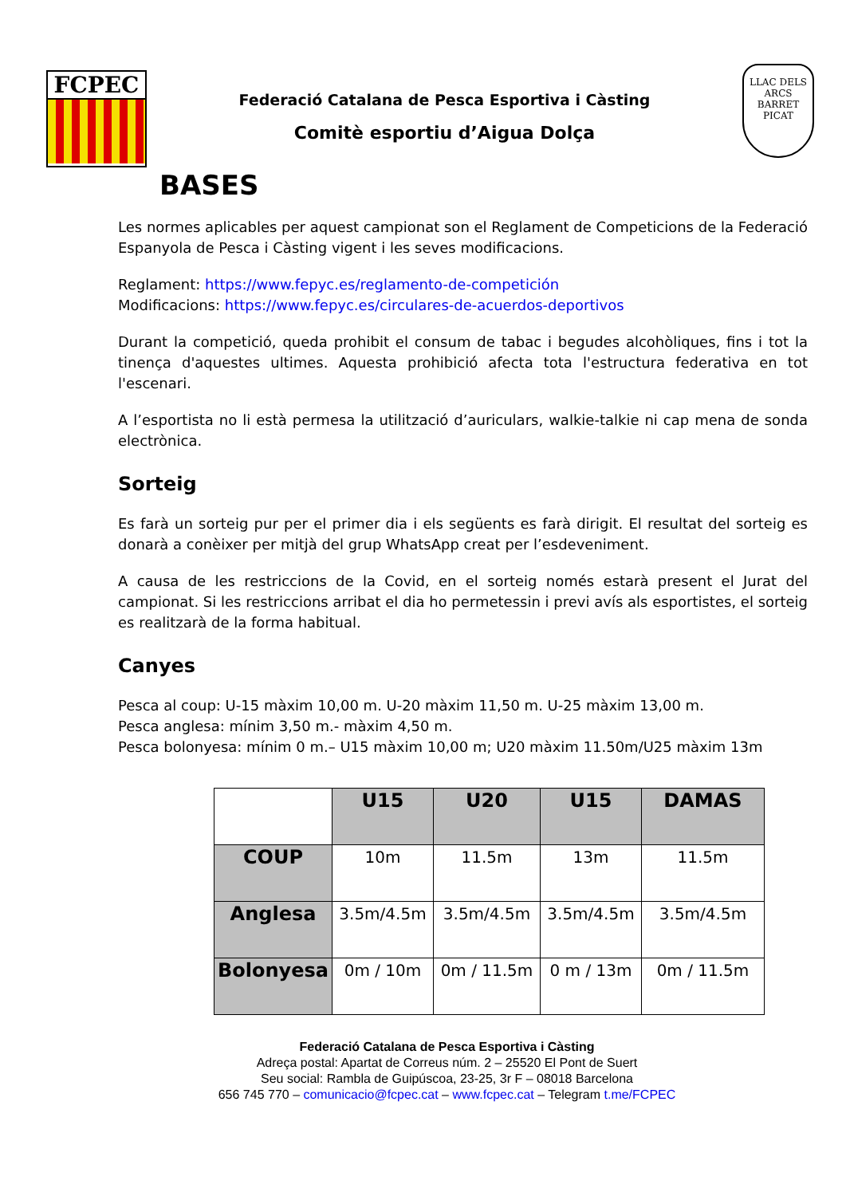FCPEC
Federació Catalana de Pesca Esportiva i Càsting
Comitè esportiu d’Aigua Dolça
LLAC DELS ARCS
BARRET PICAT
BASES
Les normes aplicables per aquest campionat son el Reglament de Competicions de la Federació Espanyola de Pesca i Càsting vigent i les seves modificacions.
Reglament: https://www.fepyc.es/reglamento-de-competición
Modificacions: https://www.fepyc.es/circulares-de-acuerdos-deportivos
Durant la competició, queda prohibit el consum de tabac i begudes alcohòliques, fins i tot la tinença d'aquestes ultimes. Aquesta prohibició afecta tota l'estructura federativa en tot l'escenari.
A l’esportista no li està permesa la utilització d’auriculars, walkie-talkie ni cap mena de sonda electrònica.
Sorteig
Es farà un sorteig pur per el primer dia i els següents es farà dirigit. El resultat del sorteig es donarà a conèixer per mitjà del grup WhatsApp creat per l’esdeveniment.
A causa de les restriccions de la Covid, en el sorteig només estarà present el Jurat del campionat. Si les restriccions arribat el dia ho permetessin i previ avís als esportistes, el sorteig es realitzarà de la forma habitual.
Canyes
Pesca al coup: U-15 màxim 10,00 m. U-20 màxim 11,50 m. U-25 màxim 13,00 m.
Pesca anglesa: mínim 3,50 m.- màxim 4,50 m.
Pesca bolonyesa: mínim 0 m.– U15 màxim 10,00 m; U20 màxim 11.50m/U25 màxim 13m
| | U15 | U20 | U15 | DAMAS |
| COUP | 10m | 11.5m | 13m | 11.5m |
| Anglesa | 3.5m/4.5m | 3.5m/4.5m | 3.5m/4.5m | 3.5m/4.5m |
| Bolonyesa | 0m / 10m | 0m / 11.5m | 0 m / 13m | 0m / 11.5m |
Federació Catalana de Pesca Esportiva i Càsting
Adreça postal: Apartat de Correus núm. 2 – 25520 El Pont de Suert
Seu social: Rambla de Guipúscoa, 23-25, 3r F – 08018 Barcelona
656 745 770 – comunicacio@fcpec.cat – www.fcpec.cat – Telegram t.me/FCPEC